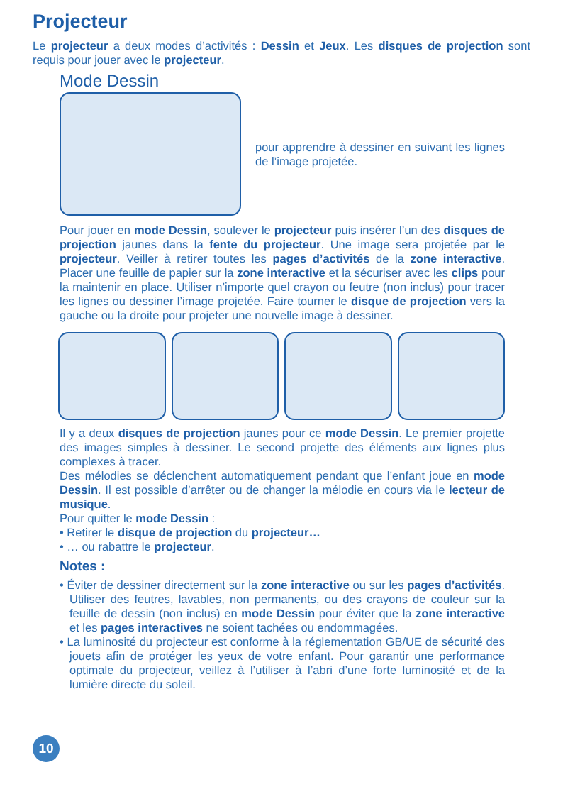Projecteur
Le projecteur a deux modes d’activités : Dessin et Jeux. Les disques de projection sont requis pour jouer avec le projecteur.
Mode Dessin
pour apprendre à dessiner en suivant les lignes de l’image projetée.
Pour jouer en mode Dessin, soulever le projecteur puis insérer l’un des disques de projection jaunes dans la fente du projecteur. Une image sera projetée par le projecteur. Veiller à retirer toutes les pages d’activités de la zone interactive. Placer une feuille de papier sur la zone interactive et la sécuriser avec les clips pour la maintenir en place. Utiliser n’importe quel crayon ou feutre (non inclus) pour tracer les lignes ou dessiner l’image projetée. Faire tourner le disque de projection vers la gauche ou la droite pour projeter une nouvelle image à dessiner.
Il y a deux disques de projection jaunes pour ce mode Dessin. Le premier projette des images simples à dessiner. Le second projette des éléments aux lignes plus complexes à tracer.
Des mélodies se déclenchent automatiquement pendant que l’enfant joue en mode Dessin. Il est possible d’arrêter ou de changer la mélodie en cours via le lecteur de musique.
Pour quitter le mode Dessin :
• Retirer le disque de projection du projecteur…
• … ou rabattre le projecteur.
Notes :
• Éviter de dessiner directement sur la zone interactive ou sur les pages d’activités. Utiliser des feutres, lavables, non permanents, ou des crayons de couleur sur la feuille de dessin (non inclus) en mode Dessin pour éviter que la zone interactive et les pages interactives ne soient tachées ou endommagées.
• La luminosité du projecteur est conforme à la réglementation GB/UE de sécurité des jouets afin de protéger les yeux de votre enfant. Pour garantir une performance optimale du projecteur, veillez à l’utiliser à l’abri d’une forte luminosité et de la lumière directe du soleil.
10